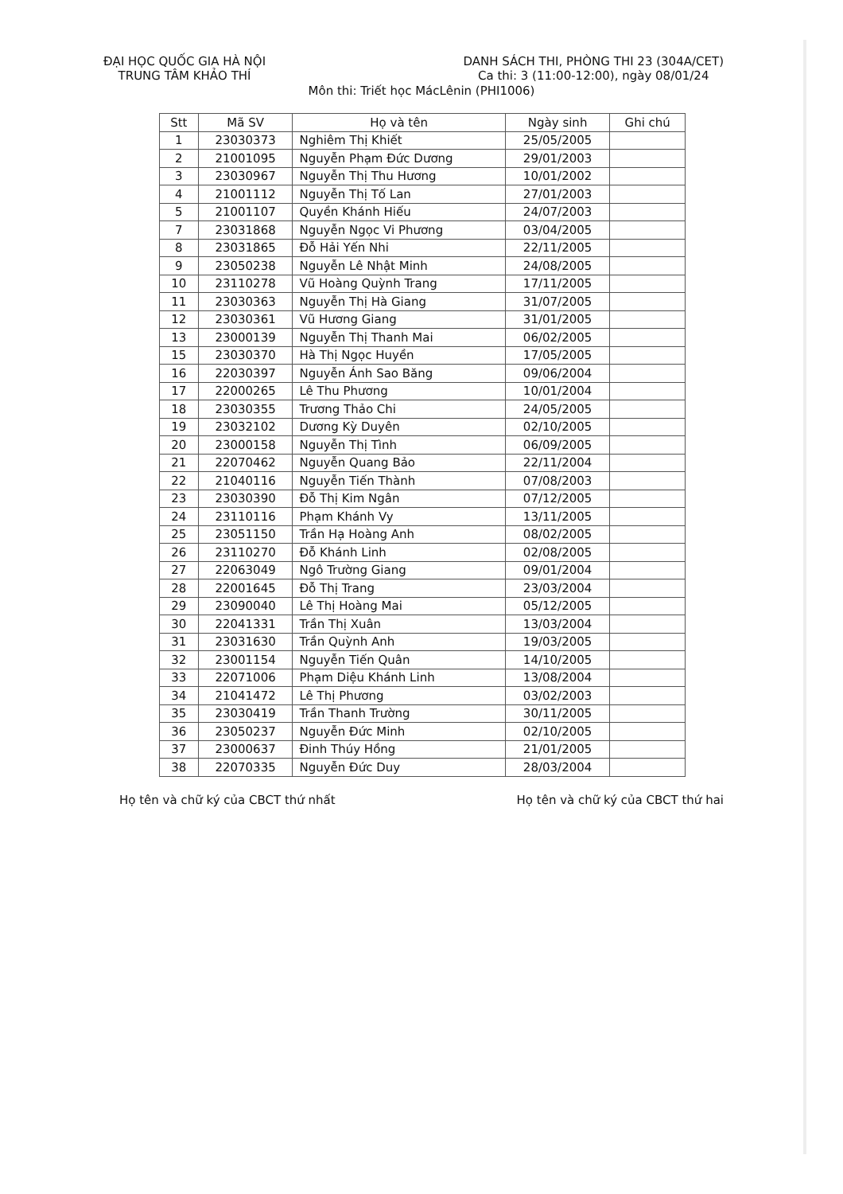ĐẠI HỌC QUỐC GIA HÀ NỘI
TRUNG TÂM KHẢO THÍ
DANH SÁCH THI, PHÒNG THI 23 (304A/CET)
Ca thi: 3 (11:00-12:00), ngày 08/01/24
Môn thi: Triết học MácLênin (PHI1006)
| Stt | Mã SV | Họ và tên | Ngày sinh | Ghi chú |
| --- | --- | --- | --- | --- |
| 1 | 23030373 | Nghiêm Thị Khiết | 25/05/2005 | |
| 2 | 21001095 | Nguyễn Phạm Đức Dương | 29/01/2003 | |
| 3 | 23030967 | Nguyễn Thị Thu Hương | 10/01/2002 | |
| 4 | 21001112 | Nguyễn Thị Tố Lan | 27/01/2003 | |
| 5 | 21001107 | Quyền Khánh Hiếu | 24/07/2003 | |
| 7 | 23031868 | Nguyễn Ngọc Vi Phương | 03/04/2005 | |
| 8 | 23031865 | Đỗ Hải Yến Nhi | 22/11/2005 | |
| 9 | 23050238 | Nguyễn Lê Nhật Minh | 24/08/2005 | |
| 10 | 23110278 | Vũ Hoàng Quỳnh Trang | 17/11/2005 | |
| 11 | 23030363 | Nguyễn Thị Hà Giang | 31/07/2005 | |
| 12 | 23030361 | Vũ Hương Giang | 31/01/2005 | |
| 13 | 23000139 | Nguyễn Thị Thanh Mai | 06/02/2005 | |
| 15 | 23030370 | Hà Thị Ngọc Huyền | 17/05/2005 | |
| 16 | 22030397 | Nguyễn Ánh Sao Băng | 09/06/2004 | |
| 17 | 22000265 | Lê Thu Phương | 10/01/2004 | |
| 18 | 23030355 | Trương Thảo Chi | 24/05/2005 | |
| 19 | 23032102 | Dương Kỳ Duyên | 02/10/2005 | |
| 20 | 23000158 | Nguyễn Thị Tình | 06/09/2005 | |
| 21 | 22070462 | Nguyễn Quang Bảo | 22/11/2004 | |
| 22 | 21040116 | Nguyễn Tiến Thành | 07/08/2003 | |
| 23 | 23030390 | Đỗ Thị Kim Ngân | 07/12/2005 | |
| 24 | 23110116 | Phạm Khánh Vy | 13/11/2005 | |
| 25 | 23051150 | Trần Hạ Hoàng Anh | 08/02/2005 | |
| 26 | 23110270 | Đỗ Khánh Linh | 02/08/2005 | |
| 27 | 22063049 | Ngô Trường Giang | 09/01/2004 | |
| 28 | 22001645 | Đỗ Thị Trang | 23/03/2004 | |
| 29 | 23090040 | Lê Thị Hoàng Mai | 05/12/2005 | |
| 30 | 22041331 | Trần Thị Xuân | 13/03/2004 | |
| 31 | 23031630 | Trần Quỳnh Anh | 19/03/2005 | |
| 32 | 23001154 | Nguyễn Tiến Quân | 14/10/2005 | |
| 33 | 22071006 | Phạm Diệu Khánh Linh | 13/08/2004 | |
| 34 | 21041472 | Lê Thị Phương | 03/02/2003 | |
| 35 | 23030419 | Trần Thanh Trường | 30/11/2005 | |
| 36 | 23050237 | Nguyễn Đức Minh | 02/10/2005 | |
| 37 | 23000637 | Đinh Thúy Hồng | 21/01/2005 | |
| 38 | 22070335 | Nguyễn Đức Duy | 28/03/2004 | |
Họ tên và chữ ký của CBCT thứ nhất
Họ tên và chữ ký của CBCT thứ hai